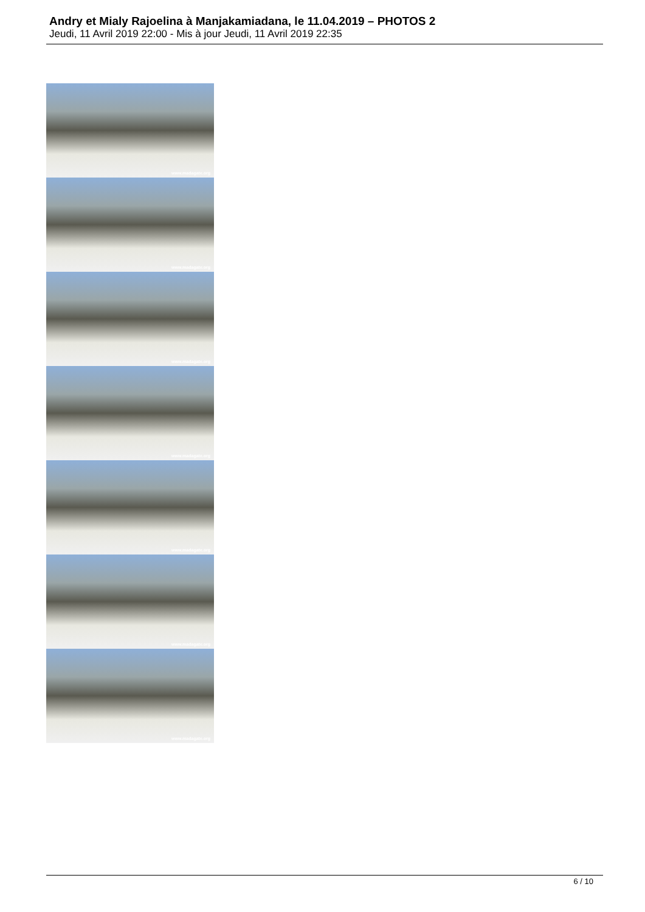Andry et Mialy Rajoelina à Manjakamiadana, le 11.04.2019 – PHOTOS 2
Jeudi, 11 Avril 2019 22:00 - Mis à jour Jeudi, 11 Avril 2019 22:35
www.madagate.org
www.madagate.org
www.madagate.org
www.madagate.org
www.madagate.org
www.madagate.org
www.madagate.org
6 / 10